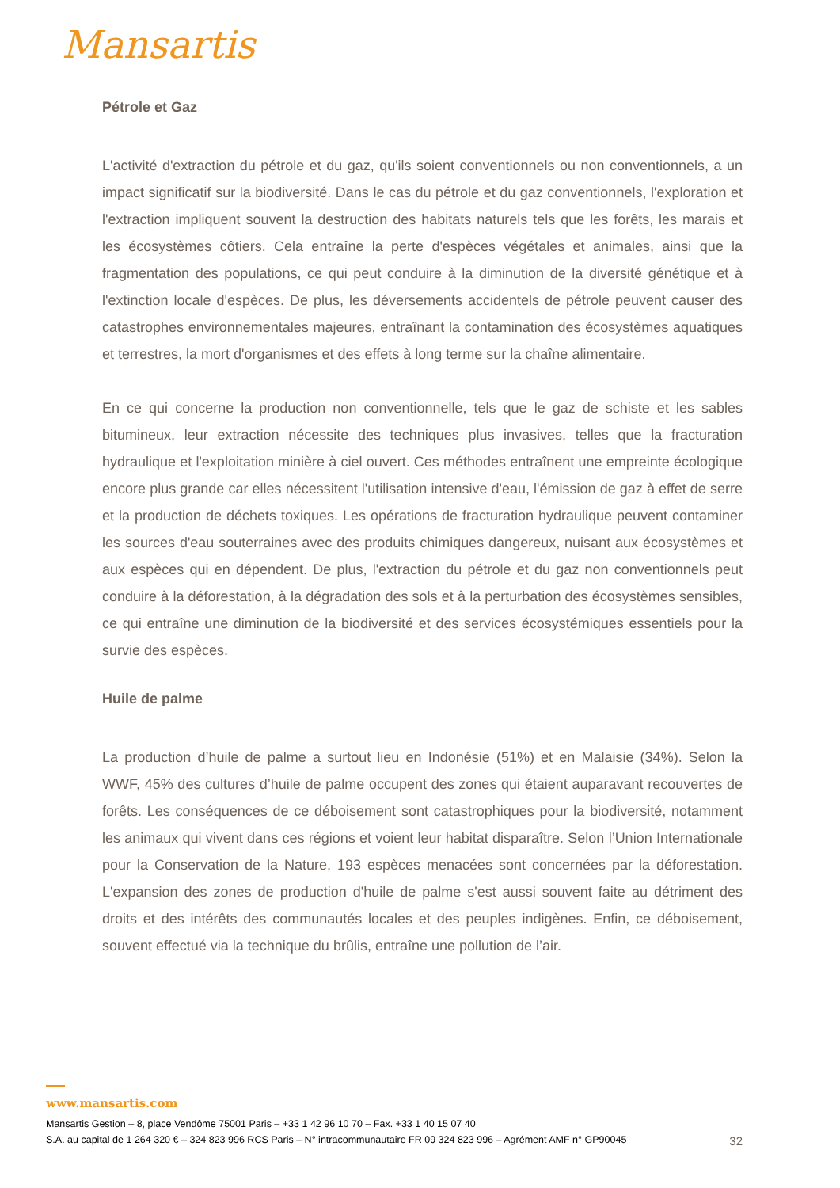Mansartis
Pétrole et Gaz
L'activité d'extraction du pétrole et du gaz, qu'ils soient conventionnels ou non conventionnels, a un impact significatif sur la biodiversité. Dans le cas du pétrole et du gaz conventionnels, l'exploration et l'extraction impliquent souvent la destruction des habitats naturels tels que les forêts, les marais et les écosystèmes côtiers. Cela entraîne la perte d'espèces végétales et animales, ainsi que la fragmentation des populations, ce qui peut conduire à la diminution de la diversité génétique et à l'extinction locale d'espèces. De plus, les déversements accidentels de pétrole peuvent causer des catastrophes environnementales majeures, entraînant la contamination des écosystèmes aquatiques et terrestres, la mort d'organismes et des effets à long terme sur la chaîne alimentaire.
En ce qui concerne la production non conventionnelle, tels que le gaz de schiste et les sables bitumineux, leur extraction nécessite des techniques plus invasives, telles que la fracturation hydraulique et l'exploitation minière à ciel ouvert. Ces méthodes entraînent une empreinte écologique encore plus grande car elles nécessitent l'utilisation intensive d'eau, l'émission de gaz à effet de serre et la production de déchets toxiques. Les opérations de fracturation hydraulique peuvent contaminer les sources d'eau souterraines avec des produits chimiques dangereux, nuisant aux écosystèmes et aux espèces qui en dépendent. De plus, l'extraction du pétrole et du gaz non conventionnels peut conduire à la déforestation, à la dégradation des sols et à la perturbation des écosystèmes sensibles, ce qui entraîne une diminution de la biodiversité et des services écosystémiques essentiels pour la survie des espèces.
Huile de palme
La production d’huile de palme a surtout lieu en Indonésie (51%) et en Malaisie (34%). Selon la WWF, 45% des cultures d’huile de palme occupent des zones qui étaient auparavant recouvertes de forêts. Les conséquences de ce déboisement sont catastrophiques pour la biodiversité, notamment les animaux qui vivent dans ces régions et voient leur habitat disparaître. Selon l’Union Internationale pour la Conservation de la Nature, 193 espèces menacées sont concernées par la déforestation. L'expansion des zones de production d'huile de palme s'est aussi souvent faite au détriment des droits et des intérêts des communautés locales et des peuples indigènes. Enfin, ce déboisement, souvent effectué via la technique du brûlis, entraîne une pollution de l’air.
www.mansartis.com
Mansartis Gestion – 8, place Vendôme 75001 Paris – +33 1 42 96 10 70 – Fax. +33 1 40 15 07 40
S.A. au capital de 1 264 320 € – 324 823 996 RCS Paris – N° intracommunautaire FR 09 324 823 996 – Agrément AMF n° GP90045 32